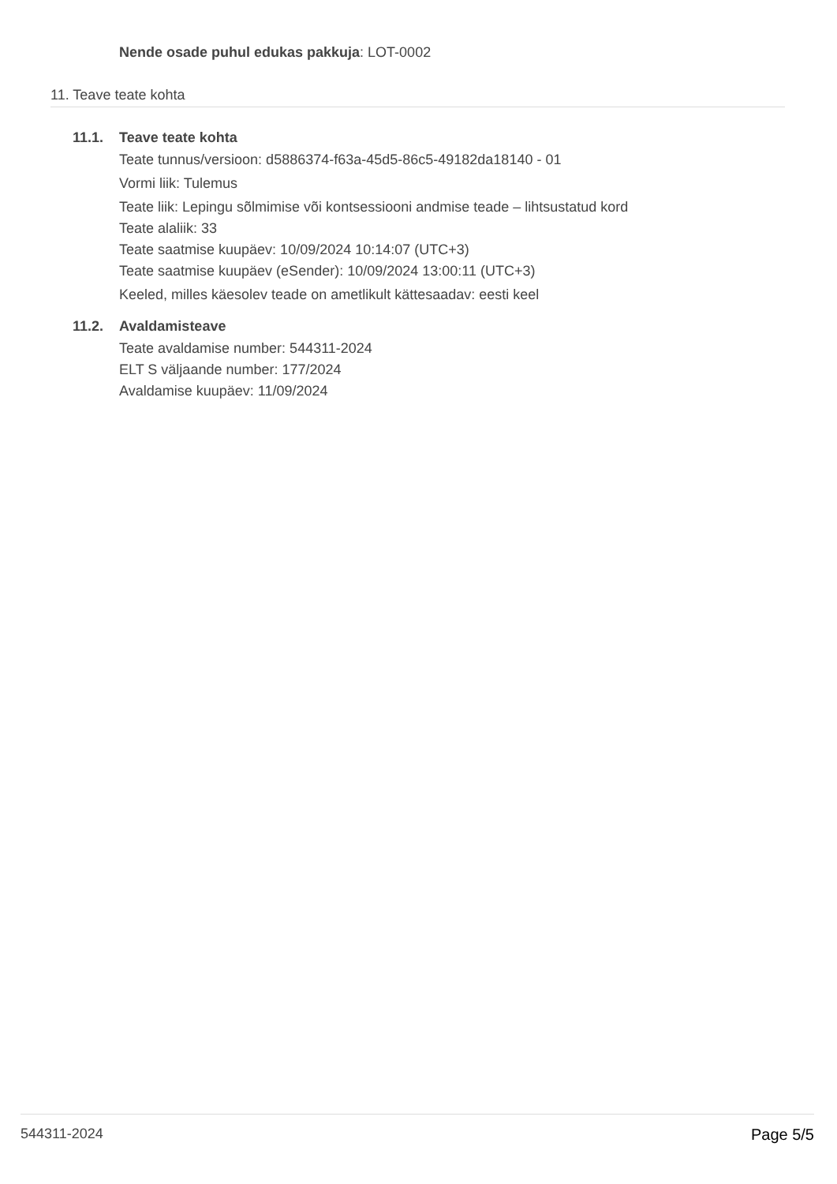Nende osade puhul edukas pakkuja: LOT-0002
11. Teave teate kohta
11.1. Teave teate kohta
Teate tunnus/versioon: d5886374-f63a-45d5-86c5-49182da18140 - 01
Vormi liik: Tulemus
Teate liik: Lepingu sõlmimise või kontsessiooni andmise teade – lihtsustatud kord
Teate alaliik: 33
Teate saatmise kuupäev: 10/09/2024 10:14:07 (UTC+3)
Teate saatmise kuupäev (eSender): 10/09/2024 13:00:11 (UTC+3)
Keeled, milles käesolev teade on ametlikult kättesaadav: eesti keel
11.2. Avaldamisteave
Teate avaldamise number: 544311-2024
ELT S väljaande number: 177/2024
Avaldamise kuupäev: 11/09/2024
544311-2024 Page 5/5